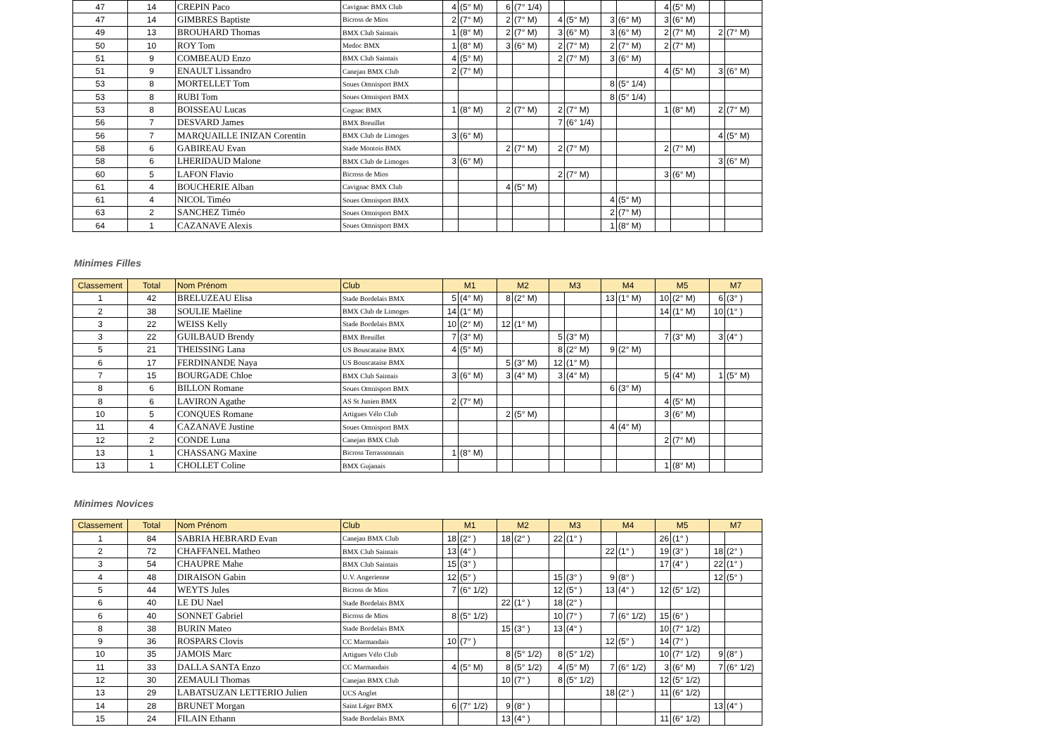| 47 | 14 | CREPIN Paco | Cavignac BMX Club | 4 | (5° M) | 6 | (7° 1/4) | | | | | 4 | (5° M) | | |
| 47 | 14 | GIMBRES Baptiste | Bicross de Mios | 2 | (7° M) | 2 | (7° M) | 4 | (5° M) | 3 | (6° M) | 3 | (6° M) | | |
| 49 | 13 | BROUHARD Thomas | BMX Club Saintais | 1 | (8° M) | 2 | (7° M) | 3 | (6° M) | 3 | (6° M) | 2 | (7° M) | 2 | (7° M) |
| 50 | 10 | ROY Tom | Medoc BMX | 1 | (8° M) | 3 | (6° M) | 2 | (7° M) | 2 | (7° M) | 2 | (7° M) | | |
| 51 | 9 | COMBEAUD Enzo | BMX Club Saintais | 4 | (5° M) | | | 2 | (7° M) | 3 | (6° M) | | | | |
| 51 | 9 | ENAULT Lissandro | Canejan BMX Club | 2 | (7° M) | | | | | | | 4 | (5° M) | 3 | (6° M) |
| 53 | 8 | MORTELLET Tom | Soues Omnisport BMX | | | | | | | 8 | (5° 1/4) | | | | |
| 53 | 8 | RUBI Tom | Soues Omnisport BMX | | | | | | | 8 | (5° 1/4) | | | | |
| 53 | 8 | BOISSEAU Lucas | Cognac BMX | 1 | (8° M) | 2 | (7° M) | 2 | (7° M) | | | 1 | (8° M) | 2 | (7° M) |
| 56 | 7 | DESVARD James | BMX Breuillet | | | | | 7 | (6° 1/4) | | | | | | |
| 56 | 7 | MARQUAILLE INIZAN Corentin | BMX Club de Limoges | 3 | (6° M) | | | | | | | | | 4 | (5° M) |
| 58 | 6 | GABIREAU Evan | Stade Montois BMX | | | 2 | (7° M) | 2 | (7° M) | | | 2 | (7° M) | | |
| 58 | 6 | LHERIDAUD Malone | BMX Club de Limoges | 3 | (6° M) | | | | | | | | | 3 | (6° M) |
| 60 | 5 | LAFON Flavio | Bicross de Mios | | | | | 2 | (7° M) | | | 3 | (6° M) | | |
| 61 | 4 | BOUCHERIE Alban | Cavignac BMX Club | | | 4 | (5° M) | | | | | | | | |
| 61 | 4 | NICOL Timéo | Soues Omnisport BMX | | | | | | | 4 | (5° M) | | | | |
| 63 | 2 | SANCHEZ Timéo | Soues Omnisport BMX | | | | | | | 2 | (7° M) | | | | |
| 64 | 1 | CAZANAVE Alexis | Soues Omnisport BMX | | | | | | | 1 | (8° M) | | | | |
Minimes Filles
| Classement | Total | Nom Prénom | Club | M1 | | M2 | | M3 | | M4 | | M5 | | M7 | |
| --- | --- | --- | --- | --- | --- | --- | --- | --- | --- | --- | --- | --- | --- | --- | --- |
| 1 | 42 | BRELUZEAU Elisa | Stade Bordelais BMX | 5 | (4° M) | 8 | (2° M) | | | 13 | (1° M) | 10 | (2° M) | 6 | (3° ) |
| 2 | 38 | SOULIE Maëline | BMX Club de Limoges | 14 | (1° M) | | | | | | | 14 | (1° M) | 10 | (1° ) |
| 3 | 22 | WEISS Kelly | Stade Bordelais BMX | 10 | (2° M) | 12 | (1° M) | | | | | | | | |
| 3 | 22 | GUILBAUD Brendy | BMX Breuillet | 7 | (3° M) | | | 5 | (3° M) | | | 7 | (3° M) | 3 | (4° ) |
| 5 | 21 | THEISSING Lana | US Bouscataise BMX | 4 | (5° M) | | | 8 | (2° M) | 9 | (2° M) | | | | |
| 6 | 17 | FERDINANDE Naya | US Bouscataise BMX | | | 5 | (3° M) | 12 | (1° M) | | | | | | |
| 7 | 15 | BOURGADE Chloe | BMX Club Saintais | 3 | (6° M) | 3 | (4° M) | 3 | (4° M) | | | 5 | (4° M) | 1 | (5° M) |
| 8 | 6 | BILLON Romane | Soues Omnisport BMX | | | | | | | 6 | (3° M) | | | | |
| 8 | 6 | LAVIRON Agathe | AS St Junien BMX | 2 | (7° M) | | | | | | | 4 | (5° M) | | |
| 10 | 5 | CONQUES Romane | Artigues Vélo Club | | | 2 | (5° M) | | | | | 3 | (6° M) | | |
| 11 | 4 | CAZANAVE Justine | Soues Omnisport BMX | | | | | | | 4 | (4° M) | | | | |
| 12 | 2 | CONDE Luna | Canejan BMX Club | | | | | | | | | 2 | (7° M) | | |
| 13 | 1 | CHASSANG Maxine | Bicross Terrassonnais | 1 | (8° M) | | | | | | | | | | |
| 13 | 1 | CHOLLET Coline | BMX Gujanais | | | | | | | | | 1 | (8° M) | | |
Minimes Novices
| Classement | Total | Nom Prénom | Club | M1 | | M2 | | M3 | | M4 | | M5 | | M7 | |
| --- | --- | --- | --- | --- | --- | --- | --- | --- | --- | --- | --- | --- | --- | --- | --- |
| 1 | 84 | SABRIA HEBRARD Evan | Canejan BMX Club | 18 | (2° ) | 18 | (2° ) | 22 | (1° ) | | | 26 | (1° ) | | |
| 2 | 72 | CHAFFANEL Matheo | BMX Club Saintais | 13 | (4° ) | | | | | 22 | (1° ) | 19 | (3° ) | 18 | (2° ) |
| 3 | 54 | CHAUPRE Mahe | BMX Club Saintais | 15 | (3° ) | | | | | | | 17 | (4° ) | 22 | (1° ) |
| 4 | 48 | DIRAISON Gabin | U.V. Angerienne | 12 | (5° ) | | | 15 | (3° ) | 9 | (8° ) | | | 12 | (5° ) |
| 5 | 44 | WEYTS Jules | Bicross de Mios | 7 | (6° 1/2) | | | 12 | (5° ) | 13 | (4° ) | 12 | (5° 1/2) | | |
| 6 | 40 | LE DU Nael | Stade Bordelais BMX | | | 22 | (1° ) | 18 | (2° ) | | | | | | |
| 6 | 40 | SONNET Gabriel | Bicross de Mios | 8 | (5° 1/2) | | | 10 | (7° ) | 7 | (6° 1/2) | 15 | (6° ) | | |
| 8 | 38 | BURIN Mateo | Stade Bordelais BMX | | | 15 | (3° ) | 13 | (4° ) | | | 10 | (7° 1/2) | | |
| 9 | 36 | ROSPARS Clovis | CC Marmandais | 10 | (7° ) | | | | | 12 | (5° ) | 14 | (7° ) | | |
| 10 | 35 | JAMOIS Marc | Artigues Vélo Club | | | 8 | (5° 1/2) | 8 | (5° 1/2) | | | 10 | (7° 1/2) | 9 | (8° ) |
| 11 | 33 | DALLA SANTA Enzo | CC Marmandais | 4 | (5° M) | 8 | (5° 1/2) | 4 | (5° M) | 7 | (6° 1/2) | 3 | (6° M) | 7 | (6° 1/2) |
| 12 | 30 | ZEMAULI Thomas | Canejan BMX Club | | | 10 | (7° ) | 8 | (5° 1/2) | | | 12 | (5° 1/2) | | |
| 13 | 29 | LABATSUZAN LETTERIO Julien | UCS Anglet | | | | | | | 18 | (2° ) | 11 | (6° 1/2) | | |
| 14 | 28 | BRUNET Morgan | Saint Léger BMX | 6 | (7° 1/2) | 9 | (8° ) | | | | | | | 13 | (4° ) |
| 15 | 24 | FILAIN Ethann | Stade Bordelais BMX | | | 13 | (4° ) | | | | | 11 | (6° 1/2) | | |